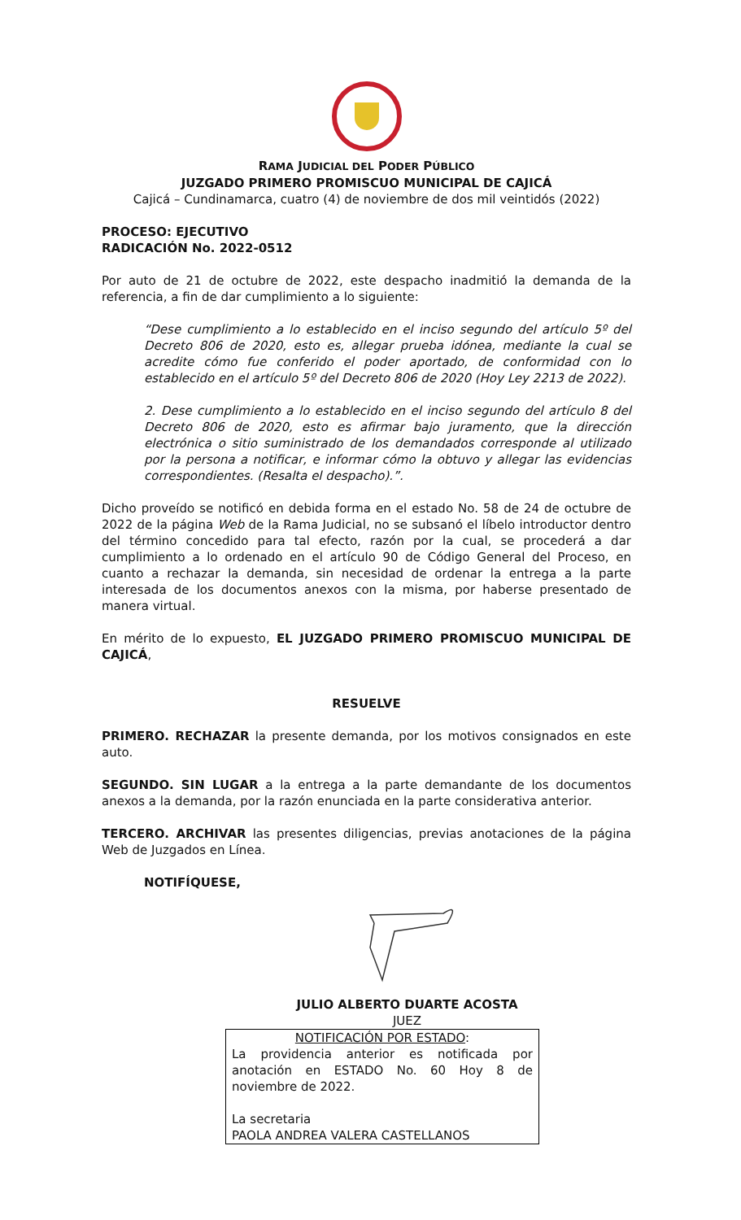RAMA JUDICIAL DEL PODER PÚBLICO
JUZGADO PRIMERO PROMISCUO MUNICIPAL DE CAJICÁ
Cajicá – Cundinamarca, cuatro (4) de noviembre de dos mil veintidós (2022)
PROCESO: EJECUTIVO
RADICACIÓN No. 2022-0512
Por auto de 21 de octubre de 2022, este despacho inadmitió la demanda de la referencia, a fin de dar cumplimiento a lo siguiente:
“Dese cumplimiento a lo establecido en el inciso segundo del artículo 5º del Decreto 806 de 2020, esto es, allegar prueba idónea, mediante la cual se acredite cómo fue conferido el poder aportado, de conformidad con lo establecido en el artículo 5º del Decreto 806 de 2020 (Hoy Ley 2213 de 2022).
2. Dese cumplimiento a lo establecido en el inciso segundo del artículo 8 del Decreto 806 de 2020, esto es afirmar bajo juramento, que la dirección electrónica o sitio suministrado de los demandados corresponde al utilizado por la persona a notificar, e informar cómo la obtuvo y allegar las evidencias correspondientes. (Resalta el despacho).”.
Dicho proveído se notificó en debida forma en el estado No. 58 de 24 de octubre de 2022 de la página Web de la Rama Judicial, no se subsanó el líbelo introductor dentro del término concedido para tal efecto, razón por la cual, se procederá a dar cumplimiento a lo ordenado en el artículo 90 de Código General del Proceso, en cuanto a rechazar la demanda, sin necesidad de ordenar la entrega a la parte interesada de los documentos anexos con la misma, por haberse presentado de manera virtual.
En mérito de lo expuesto, EL JUZGADO PRIMERO PROMISCUO MUNICIPAL DE CAJICÁ,
RESUELVE
PRIMERO. RECHAZAR la presente demanda, por los motivos consignados en este auto.
SEGUNDO. SIN LUGAR a la entrega a la parte demandante de los documentos anexos a la demanda, por la razón enunciada en la parte considerativa anterior.
TERCERO. ARCHIVAR las presentes diligencias, previas anotaciones de la página Web de Juzgados en Línea.
NOTIFÍQUESE,
JULIO ALBERTO DUARTE ACOSTA
JUEZ
NOTIFICACIÓN POR ESTADO:
La providencia anterior es notificada por anotación en ESTADO No. 60 Hoy 8 de noviembre de 2022.
La secretaria
PAOLA ANDREA VALERA CASTELLANOS